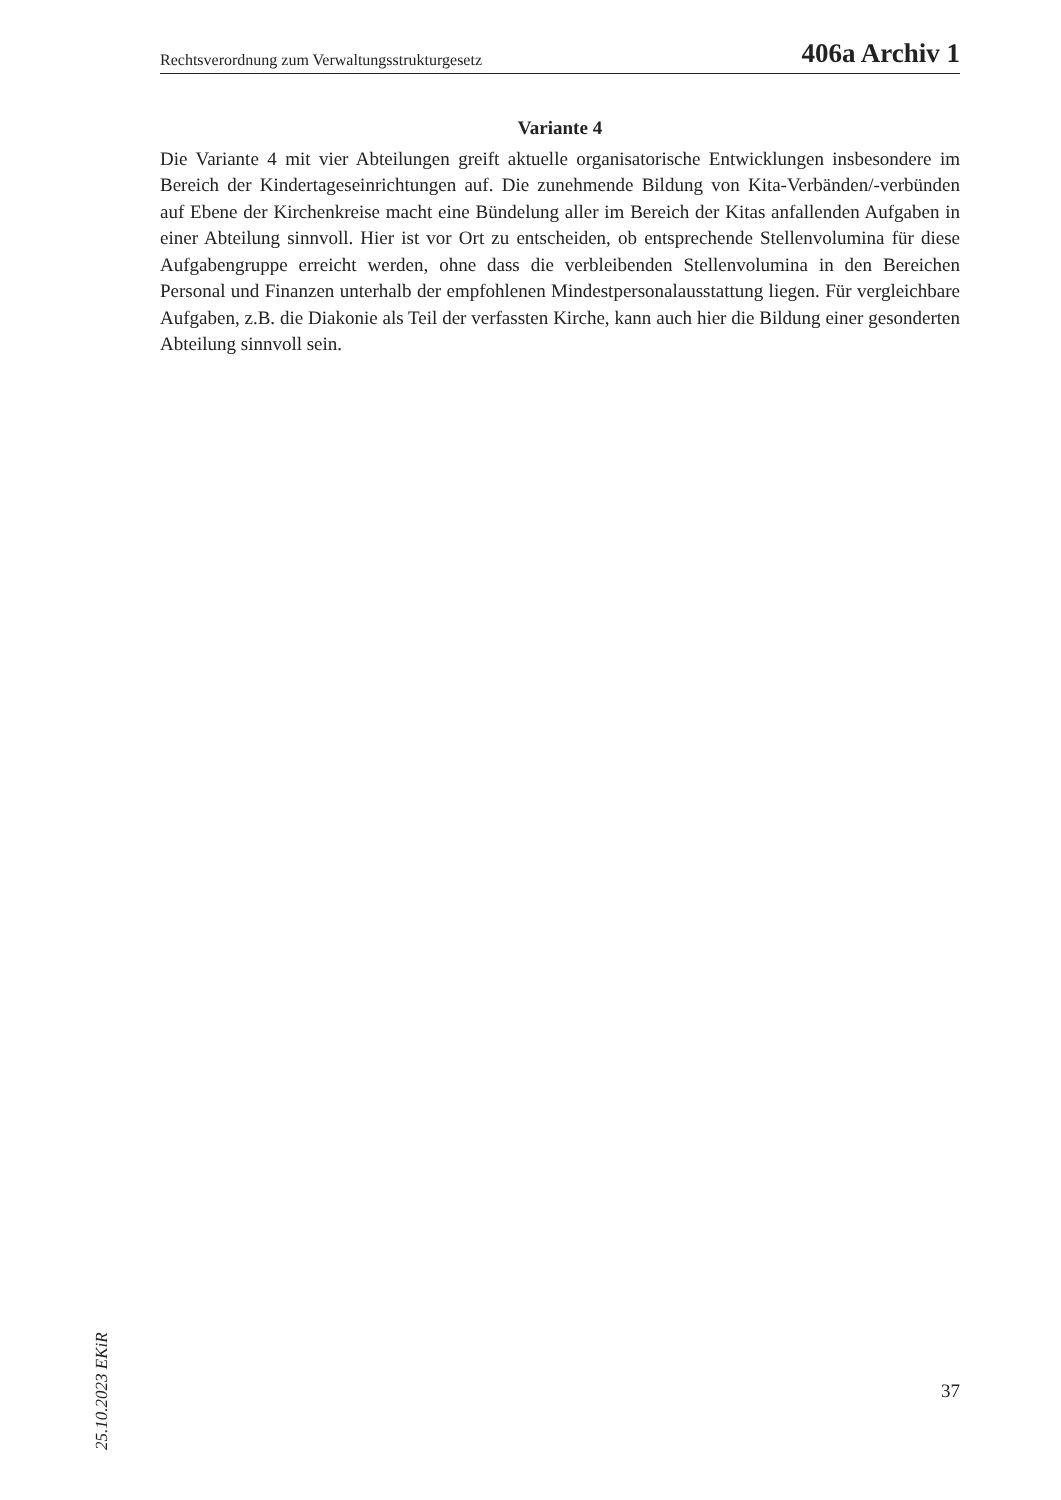Rechtsverordnung zum Verwaltungsstrukturgesetz 406a Archiv 1
Variante 4
Die Variante 4 mit vier Abteilungen greift aktuelle organisatorische Entwicklungen insbesondere im Bereich der Kindertageseinrichtungen auf. Die zunehmende Bildung von Kita-Verbänden/-verbünden auf Ebene der Kirchenkreise macht eine Bündelung aller im Bereich der Kitas anfallenden Aufgaben in einer Abteilung sinnvoll. Hier ist vor Ort zu entscheiden, ob entsprechende Stellenvolumina für diese Aufgabengruppe erreicht werden, ohne dass die verbleibenden Stellenvolumina in den Bereichen Personal und Finanzen unterhalb der empfohlenen Mindestpersonalausstattung liegen. Für vergleichbare Aufgaben, z.B. die Diakonie als Teil der verfassten Kirche, kann auch hier die Bildung einer gesonderten Abteilung sinnvoll sein.
25.10.2023 EKiR
37